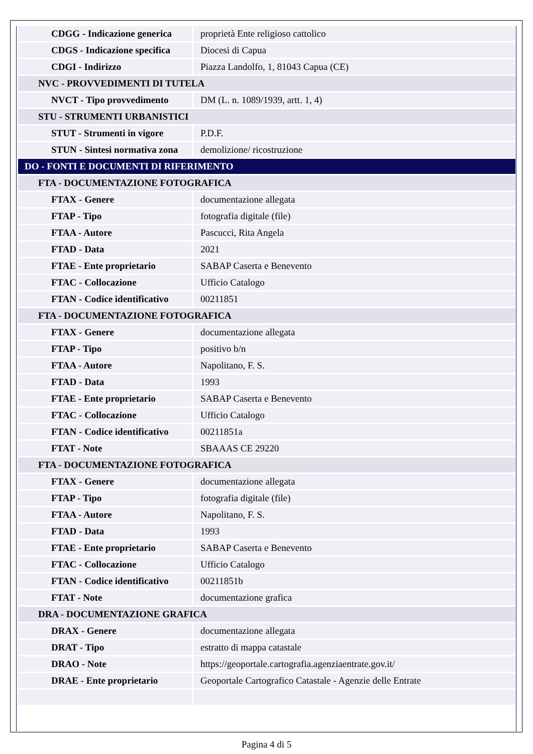| CDGG - Indicazione generica | proprietà Ente religioso cattolico |
| CDGS - Indicazione specifica | Diocesi di Capua |
| CDGI - Indirizzo | Piazza Landolfo, 1, 81043 Capua (CE) |
| NVC - PROVVEDIMENTI DI TUTELA | |
| NVCT - Tipo provvedimento | DM (L. n. 1089/1939, artt. 1, 4) |
| STU - STRUMENTI URBANISTICI | |
| STUT - Strumenti in vigore | P.D.F. |
| STUN - Sintesi normativa zona | demolizione/ ricostruzione |
| DO - FONTI E DOCUMENTI DI RIFERIMENTO | |
| FTA - DOCUMENTAZIONE FOTOGRAFICA | |
| FTAX - Genere | documentazione allegata |
| FTAP - Tipo | fotografia digitale (file) |
| FTAA - Autore | Pascucci, Rita Angela |
| FTAD - Data | 2021 |
| FTAE - Ente proprietario | SABAP Caserta e Benevento |
| FTAC - Collocazione | Ufficio Catalogo |
| FTAN - Codice identificativo | 00211851 |
| FTA - DOCUMENTAZIONE FOTOGRAFICA | |
| FTAX - Genere | documentazione allegata |
| FTAP - Tipo | positivo b/n |
| FTAA - Autore | Napolitano, F. S. |
| FTAD - Data | 1993 |
| FTAE - Ente proprietario | SABAP Caserta e Benevento |
| FTAC - Collocazione | Ufficio Catalogo |
| FTAN - Codice identificativo | 00211851a |
| FTAT - Note | SBAAAS CE 29220 |
| FTA - DOCUMENTAZIONE FOTOGRAFICA | |
| FTAX - Genere | documentazione allegata |
| FTAP - Tipo | fotografia digitale (file) |
| FTAA - Autore | Napolitano, F. S. |
| FTAD - Data | 1993 |
| FTAE - Ente proprietario | SABAP Caserta e Benevento |
| FTAC - Collocazione | Ufficio Catalogo |
| FTAN - Codice identificativo | 00211851b |
| FTAT - Note | documentazione grafica |
| DRA - DOCUMENTAZIONE GRAFICA | |
| DRAX - Genere | documentazione allegata |
| DRAT - Tipo | estratto di mappa catastale |
| DRAO - Note | https://geoportale.cartografia.agenziaentrate.gov.it/ |
| DRAE - Ente proprietario | Geoportale Cartografico Catastale - Agenzie delle Entrate |
Pagina 4 di 5